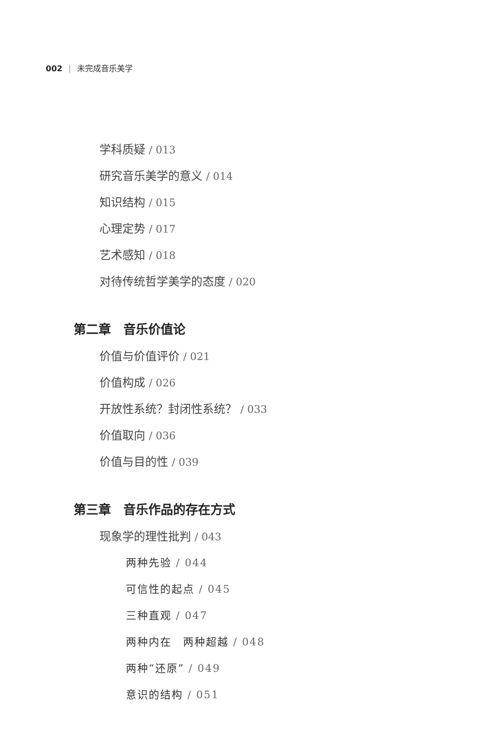002 | 未完成音乐美学
学科质疑 / 013
研究音乐美学的意义 / 014
知识结构 / 015
心理定势 / 017
艺术感知 / 018
对待传统哲学美学的态度 / 020
第二章　音乐价值论
价值与价值评价 / 021
价值构成 / 026
开放性系统？封闭性系统？ / 033
价值取向 / 036
价值与目的性 / 039
第三章　音乐作品的存在方式
现象学的理性批判 / 043
两种先验 / 044
可信性的起点 / 045
三种直观 / 047
两种内在　两种超越 / 048
两种“还原” / 049
意识的结构 / 051